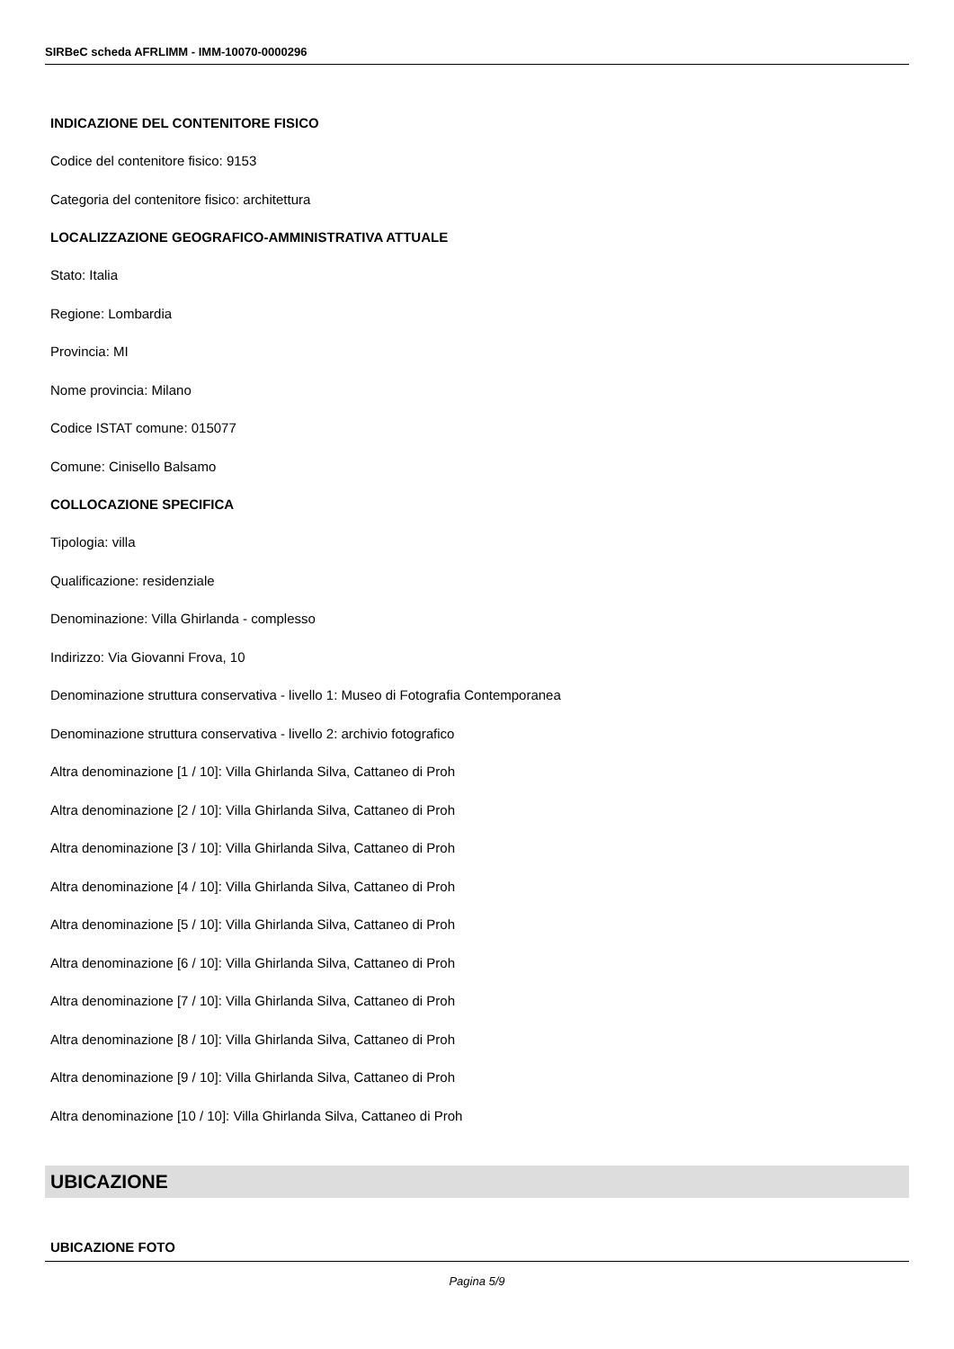SIRBeC scheda AFRLIMM - IMM-10070-0000296
INDICAZIONE DEL CONTENITORE FISICO
Codice del contenitore fisico: 9153
Categoria del contenitore fisico: architettura
LOCALIZZAZIONE GEOGRAFICO-AMMINISTRATIVA ATTUALE
Stato: Italia
Regione: Lombardia
Provincia: MI
Nome provincia: Milano
Codice ISTAT comune: 015077
Comune: Cinisello Balsamo
COLLOCAZIONE SPECIFICA
Tipologia: villa
Qualificazione: residenziale
Denominazione: Villa Ghirlanda - complesso
Indirizzo: Via Giovanni Frova, 10
Denominazione struttura conservativa - livello 1: Museo di Fotografia Contemporanea
Denominazione struttura conservativa - livello 2: archivio fotografico
Altra denominazione [1 / 10]: Villa Ghirlanda Silva, Cattaneo di Proh
Altra denominazione [2 / 10]: Villa Ghirlanda Silva, Cattaneo di Proh
Altra denominazione [3 / 10]: Villa Ghirlanda Silva, Cattaneo di Proh
Altra denominazione [4 / 10]: Villa Ghirlanda Silva, Cattaneo di Proh
Altra denominazione [5 / 10]: Villa Ghirlanda Silva, Cattaneo di Proh
Altra denominazione [6 / 10]: Villa Ghirlanda Silva, Cattaneo di Proh
Altra denominazione [7 / 10]: Villa Ghirlanda Silva, Cattaneo di Proh
Altra denominazione [8 / 10]: Villa Ghirlanda Silva, Cattaneo di Proh
Altra denominazione [9 / 10]: Villa Ghirlanda Silva, Cattaneo di Proh
Altra denominazione [10 / 10]: Villa Ghirlanda Silva, Cattaneo di Proh
UBICAZIONE
UBICAZIONE FOTO
Pagina 5/9